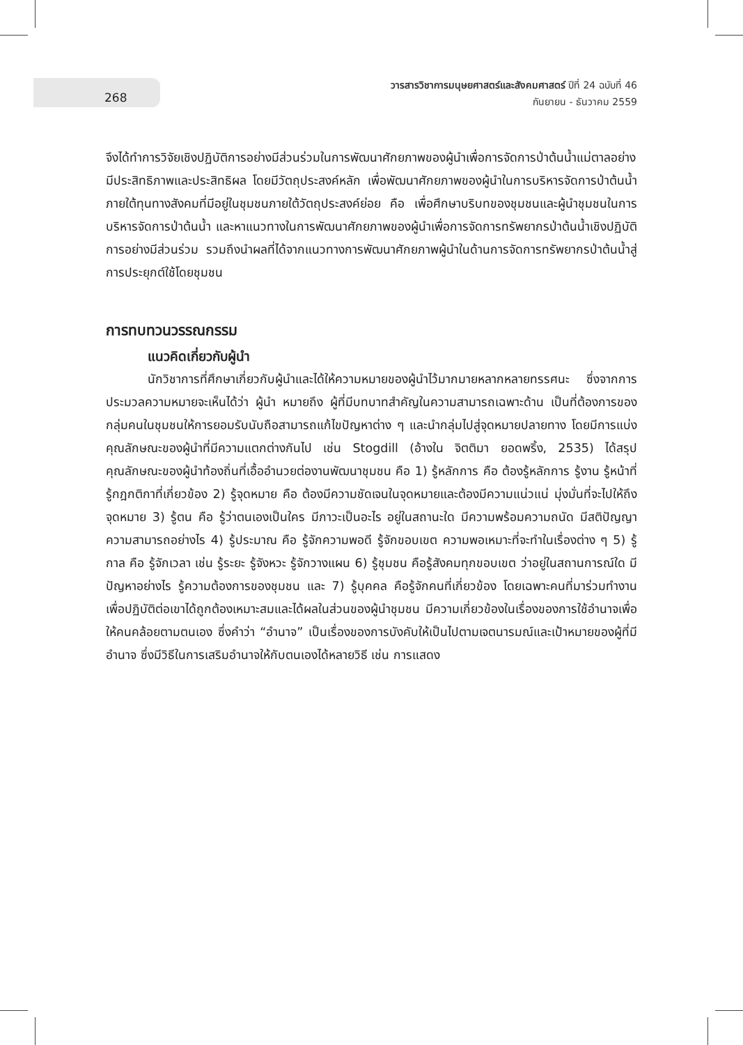268
วารสารวิชาการมนุษยศาสตร์และสังคมศาสตร์ ปีที่ 24 ฉบับที่ 46
กันยายน - ธันวาคม 2559
จึงได้ทำการวิจัยเชิงปฏิบัติการอย่างมีส่วนร่วมในการพัฒนาศักยภาพของผู้นำเพื่อการจัดการป่าต้นน้ำแม่ตาลอย่างมีประสิทธิภาพและประสิทธิผล โดยมีวัตถุประสงค์หลัก เพื่อพัฒนาศักยภาพของผู้นำในการบริหารจัดการป่าต้นน้ำ ภายใต้ทุนทางสังคมที่มีอยู่ในชุมชนภายใต้วัตถุประสงค์ย่อย คือ เพื่อศึกษาบริบทของชุมชนและผู้นำชุมชนในการบริหารจัดการป่าต้นน้ำ และหาแนวทางในการพัฒนาศักยภาพของผู้นำเพื่อการจัดการทรัพยากรป่าต้นน้ำเชิงปฏิบัติการอย่างมีส่วนร่วม รวมถึงนำผลที่ได้จากแนวทางการพัฒนาศักยภาพผู้นำในด้านการจัดการทรัพยากรป่าต้นน้ำสู่การประยุกต์ใช้โดยชุมชน
การทบทวนวรรณกรรม
แนวคิดเกี่ยวกับผู้นำ
นักวิชาการที่ศึกษาเกี่ยวกับผู้นำและได้ให้ความหมายของผู้นำไว้มากมายหลากหลายทรรศนะ ซึ่งจากการประมวลความหมายจะเห็นได้ว่า ผู้นำ หมายถึง ผู้ที่มีบทบาทสำคัญในความสามารถเฉพาะด้าน เป็นที่ต้องการของกลุ่มคนในชุมชนให้การยอมรับนับถือสามารถแก้ไขปัญหาต่าง ๆ และนำกลุ่มไปสู่จุดหมายปลายทาง โดยมีการแบ่งคุณลักษณะของผู้นำที่มีความแตกต่างกันไป เช่น Stogdill (อ้างใน จิตติมา ยอดพริ้ง, 2535) ได้สรุปคุณลักษณะของผู้นำท้องถิ่นที่เอื้ออำนวยต่องานพัฒนาชุมชน คือ 1) รู้หลักการ คือ ต้องรู้หลักการ รู้งาน รู้หน้าที่ รู้กฎกติกาที่เกี่ยวข้อง 2) รู้จุดหมาย คือ ต้องมีความชัดเจนในจุดหมายและต้องมีความแน่วแน่ มุ่งมั่นที่จะไปให้ถึงจุดหมาย 3) รู้ตน คือ รู้ว่าตนเองเป็นใคร มีภาวะเป็นอะไร อยู่ในสถานะใด มีความพร้อมความถนัด มีสติปัญญาความสามารถอย่างไร 4) รู้ประมาณ คือ รู้จักความพอดี รู้จักขอบเขต ความพอเหมาะที่จะทำในเรื่องต่าง ๆ 5) รู้กาล คือ รู้จักเวลา เช่น รู้ระยะ รู้จังหวะ รู้จักวางแผน 6) รู้ชุมชน คือรู้สังคมทุกขอบเขต ว่าอยู่ในสถานการณ์ใด มีปัญหาอย่างไร รู้ความต้องการของชุมชน และ 7) รู้บุคคล คือรู้จักคนที่เกี่ยวข้อง โดยเฉพาะคนที่มาร่วมทำงาน เพื่อปฏิบัติต่อเขาได้ถูกต้องเหมาะสมและได้ผลในส่วนของผู้นำชุมชน มีความเกี่ยวข้องในเรื่องของการใช้อำนาจเพื่อให้คนคล้อยตามตนเอง ซึ่งคำว่า “อำนาจ” เป็นเรื่องของการบังคับให้เป็นไปตามเจตนารมณ์และเป้าหมายของผู้ที่มีอำนาจ ซึ่งมีวิธีในการเสริมอำนาจให้กับตนเองได้หลายวิธี เช่น การแสดง